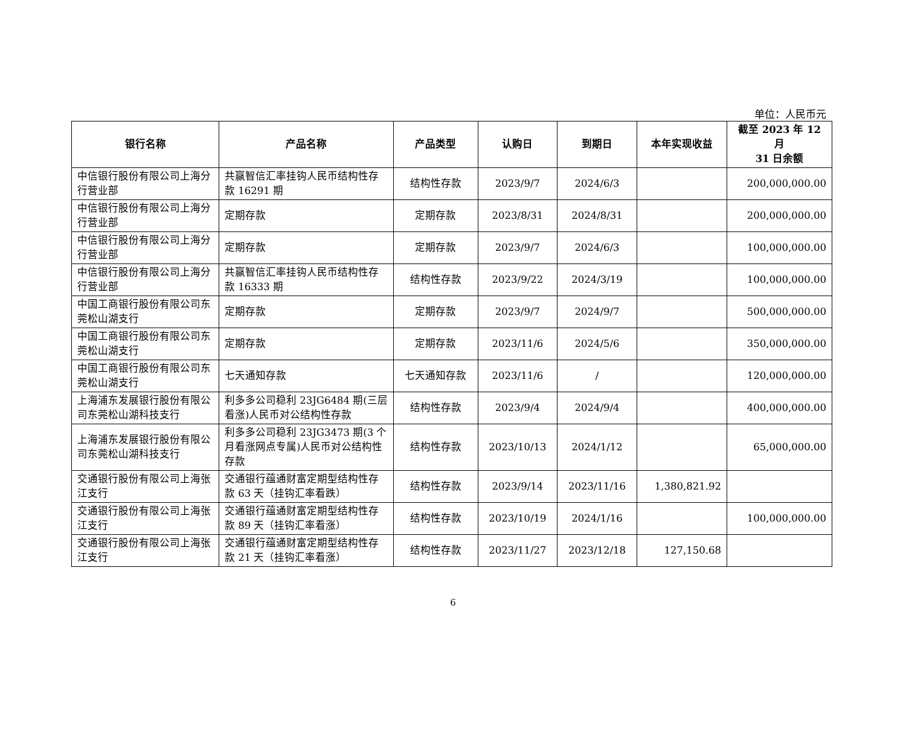单位：人民币元
| 银行名称 | 产品名称 | 产品类型 | 认购日 | 到期日 | 本年实现收益 | 截至 2023 年 12 月 31 日余额 |
| --- | --- | --- | --- | --- | --- | --- |
| 中信银行股份有限公司上海分行营业部 | 共赢智信汇率挂钩人民币结构性存款 16291 期 | 结构性存款 | 2023/9/7 | 2024/6/3 | | 200,000,000.00 |
| 中信银行股份有限公司上海分行营业部 | 定期存款 | 定期存款 | 2023/8/31 | 2024/8/31 | | 200,000,000.00 |
| 中信银行股份有限公司上海分行营业部 | 定期存款 | 定期存款 | 2023/9/7 | 2024/6/3 | | 100,000,000.00 |
| 中信银行股份有限公司上海分行营业部 | 共赢智信汇率挂钩人民币结构性存款 16333 期 | 结构性存款 | 2023/9/22 | 2024/3/19 | | 100,000,000.00 |
| 中国工商银行股份有限公司东莞松山湖支行 | 定期存款 | 定期存款 | 2023/9/7 | 2024/9/7 | | 500,000,000.00 |
| 中国工商银行股份有限公司东莞松山湖支行 | 定期存款 | 定期存款 | 2023/11/6 | 2024/5/6 | | 350,000,000.00 |
| 中国工商银行股份有限公司东莞松山湖支行 | 七天通知存款 | 七天通知存款 | 2023/11/6 | / | | 120,000,000.00 |
| 上海浦东发展银行股份有限公司东莞松山湖科技支行 | 利多多公司稳利 23JG6484 期(三层看涨)人民币对公结构性存款 | 结构性存款 | 2023/9/4 | 2024/9/4 | | 400,000,000.00 |
| 上海浦东发展银行股份有限公司东莞松山湖科技支行 | 利多多公司稳利 23JG3473 期(3 个月看涨网点专属)人民币对公结构性存款 | 结构性存款 | 2023/10/13 | 2024/1/12 | | 65,000,000.00 |
| 交通银行股份有限公司上海张江支行 | 交通银行蕴通财富定期型结构性存款 63 天（挂钩汇率看跌） | 结构性存款 | 2023/9/14 | 2023/11/16 | 1,380,821.92 | |
| 交通银行股份有限公司上海张江支行 | 交通银行蕴通财富定期型结构性存款 89 天（挂钩汇率看涨） | 结构性存款 | 2023/10/19 | 2024/1/16 | | 100,000,000.00 |
| 交通银行股份有限公司上海张江支行 | 交通银行蕴通财富定期型结构性存款 21 天（挂钩汇率看涨） | 结构性存款 | 2023/11/27 | 2023/12/18 | 127,150.68 | |
6